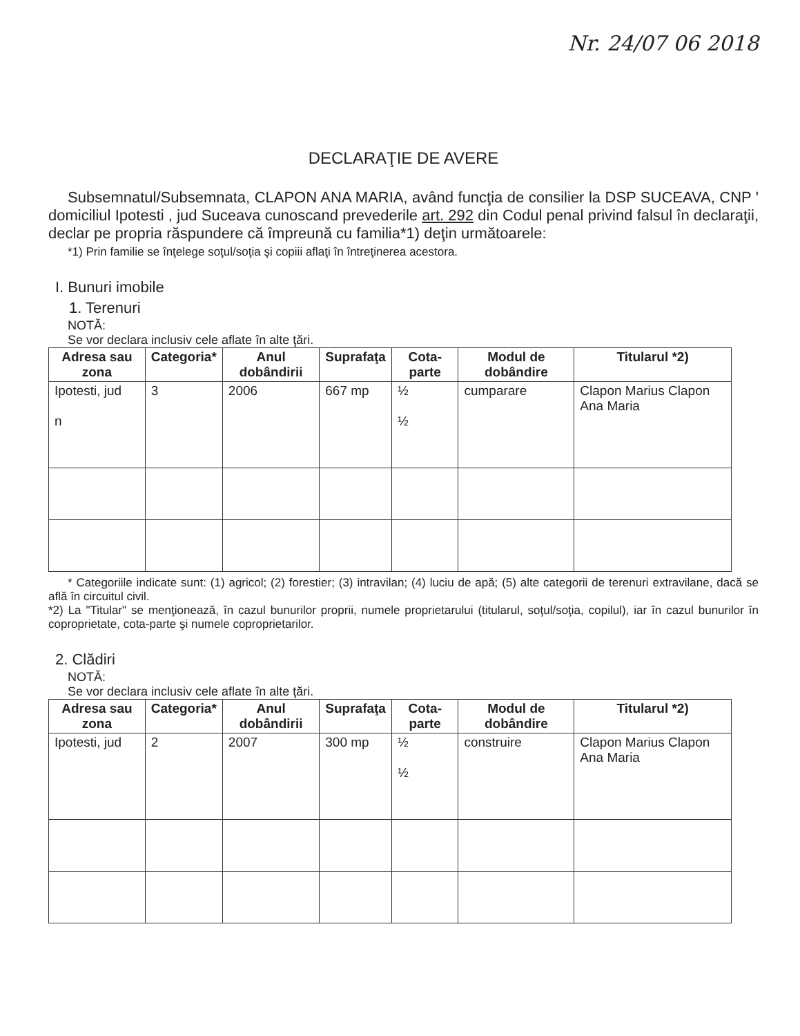Nr. 24/07 06 2018
DECLARAŢIE DE AVERE
Subsemnatul/Subsemnata, CLAPON ANA MARIA, având funcţia de consilier la DSP SUCEAVA, CNP ' domiciliul Ipotesti , jud Suceava cunoscand prevederile art. 292 din Codul penal privind falsul în declaraţii, declar pe propria răspundere că împreună cu familia*1) deţin următoarele:
*1) Prin familie se înţelege soţul/soţia şi copiii aflaţi în întreţinerea acestora.
I. Bunuri imobile
1. Terenuri
NOTĂ:
Se vor declara inclusiv cele aflate în alte ţări.
| Adresa sau zona | Categoria* | Anul dobândirii | Suprafaţa | Cota-parte | Modul de dobândire | Titularul *2) |
| --- | --- | --- | --- | --- | --- | --- |
| Ipotesti, jud n | 3 | 2006 | 667 mp | ½ ½ | cumparare | Clapon Marius Clapon Ana Maria |
* Categoriile indicate sunt: (1) agricol; (2) forestier; (3) intravilan; (4) luciu de apă; (5) alte categorii de terenuri extravilane, dacă se află în circuitul civil.
*2) La "Titular" se menţionează, în cazul bunurilor proprii, numele proprietarului (titularul, soţul/soţia, copilul), iar în cazul bunurilor în coproprietate, cota-parte şi numele coproprietarilor.
2. Clădiri
NOTĂ:
Se vor declara inclusiv cele aflate în alte ţări.
| Adresa sau zona | Categoria* | Anul dobândirii | Suprafaţa | Cota-parte | Modul de dobândire | Titularul *2) |
| --- | --- | --- | --- | --- | --- | --- |
| Ipotesti, jud | 2 | 2007 | 300 mp | ½ ½ | construire | Clapon Marius Clapon Ana Maria |